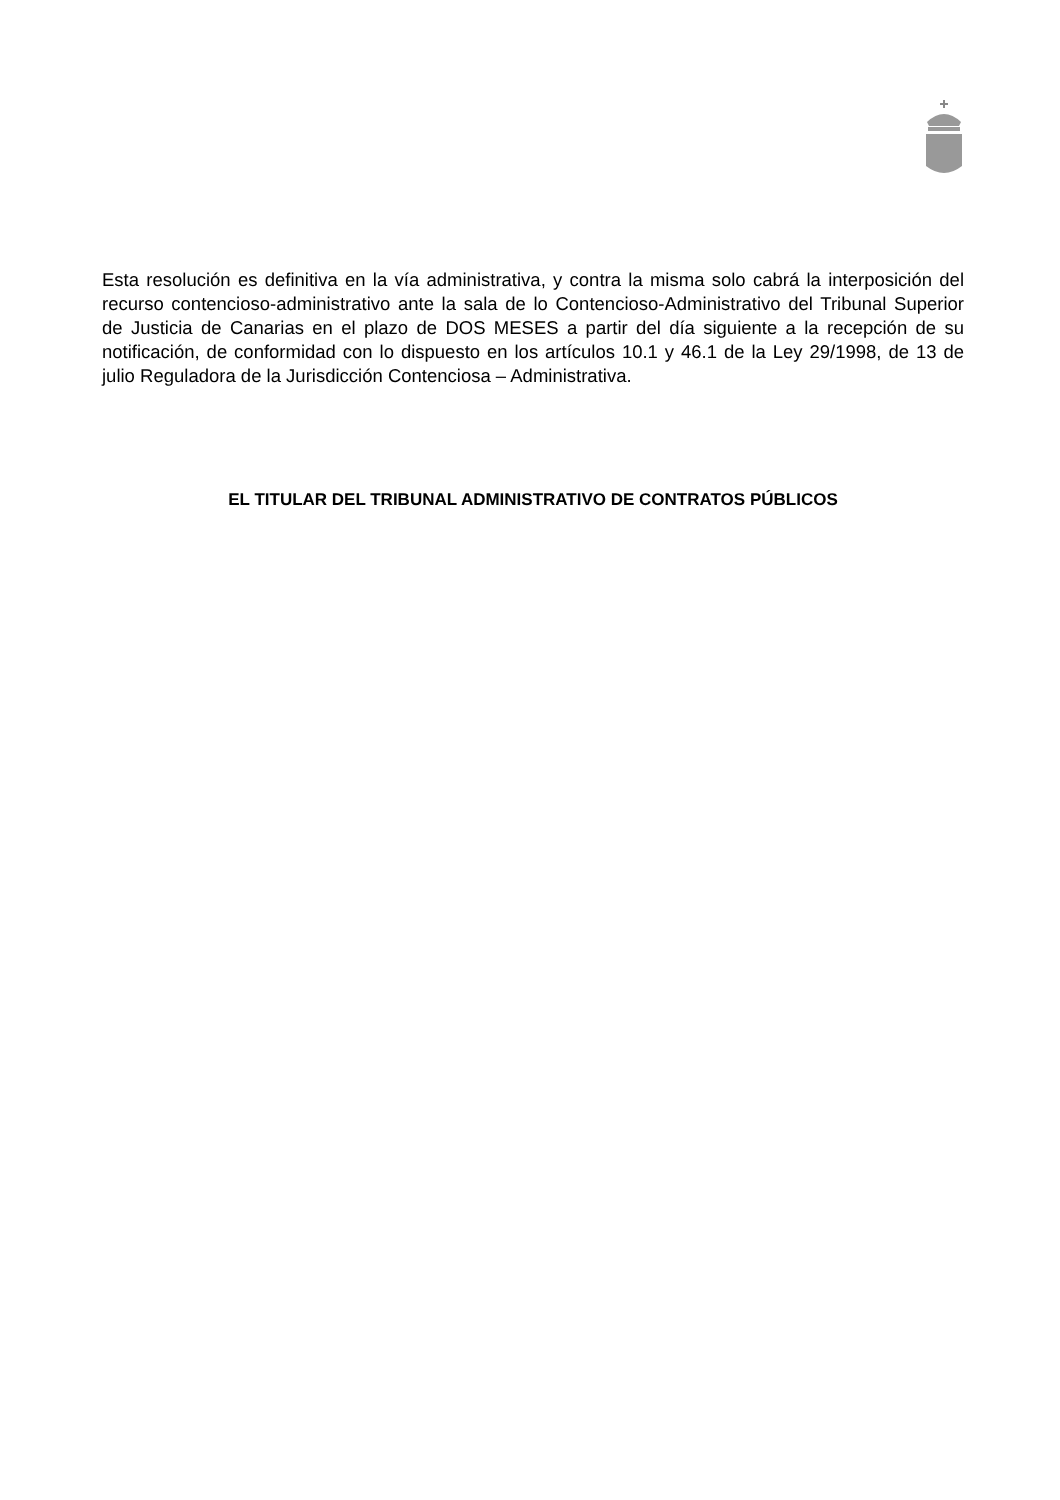Esta resolución es definitiva en la vía administrativa, y contra la misma solo cabrá la interposición del recurso contencioso-administrativo ante la sala de lo Contencioso-Administrativo del Tribunal Superior de Justicia de Canarias en el plazo de DOS MESES a partir del día siguiente a la recepción de su notificación, de conformidad con lo dispuesto en los artículos 10.1 y 46.1 de la Ley 29/1998, de 13 de julio Reguladora de la Jurisdicción Contenciosa – Administrativa.
EL TITULAR DEL TRIBUNAL ADMINISTRATIVO DE CONTRATOS PÚBLICOS